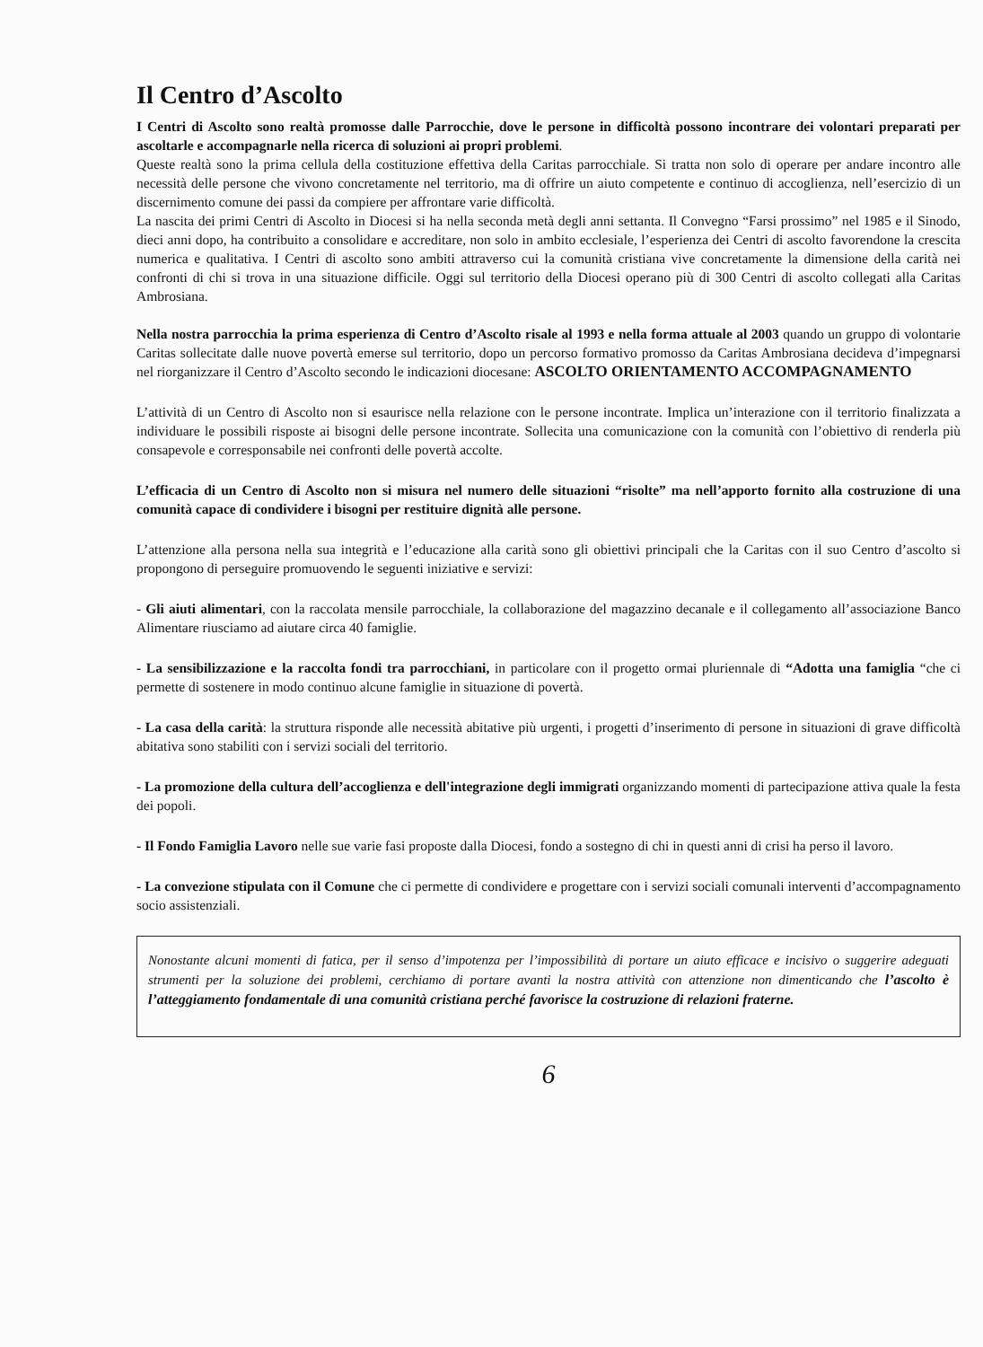Il Centro d’Ascolto
I Centri di Ascolto sono realtà promosse dalle Parrocchie, dove le persone in difficoltà possono incontrare dei volontari preparati per ascoltarle e accompagnarle nella ricerca di soluzioni ai propri problemi.
Queste realtà sono la prima cellula della costituzione effettiva della Caritas parrocchiale. Si tratta non solo di operare per andare incontro alle necessità delle persone che vivono concretamente nel territorio, ma di offrire un aiuto competente e continuo di accoglienza, nell’esercizio di un discernimento comune dei passi da compiere per affrontare varie difficoltà.
La nascita dei primi Centri di Ascolto in Diocesi si ha nella seconda metà degli anni settanta. Il Convegno “Farsi prossimo” nel 1985 e il Sinodo, dieci anni dopo, ha contribuito a consolidare e accreditare, non solo in ambito ecclesiale, l’esperienza dei Centri di ascolto favorendone la crescita numerica e qualitativa. I Centri di ascolto sono ambiti attraverso cui la comunità cristiana vive concretamente la dimensione della carità nei confronti di chi si trova in una situazione difficile. Oggi sul territorio della Diocesi operano più di 300 Centri di ascolto collegati alla Caritas Ambrosiana.
Nella nostra parrocchia la prima esperienza di Centro d’Ascolto risale al 1993 e nella forma attuale al 2003 quando un gruppo di volontarie Caritas sollecitate dalle nuove povertà emerse sul territorio, dopo un percorso formativo promosso da Caritas Ambrosiana decideva d’impegnarsi nel riorganizzare il Centro d’Ascolto secondo le indicazioni diocesane: ASCOLTO ORIENTAMENTO ACCOMPAGNAMENTO
L’attività di un Centro di Ascolto non si esaurisce nella relazione con le persone incontrate. Implica un’interazione con il territorio finalizzata a individuare le possibili risposte ai bisogni delle persone incontrate. Sollecita una comunicazione con la comunità con l’obiettivo di renderla più consapevole e corresponsabile nei confronti delle povertà accolte.
L’efficacia di un Centro di Ascolto non si misura nel numero delle situazioni “risolte” ma nell’apporto fornito alla costruzione di una comunità capace di condividere i bisogni per restituire dignità alle persone.
L’attenzione alla persona nella sua integrità e l’educazione alla carità sono gli obiettivi principali che la Caritas con il suo Centro d’ascolto si propongono di perseguire promuovendo le seguenti iniziative e servizi:
- Gli aiuti alimentari, con la raccolata mensile parrocchiale, la collaborazione del magazzino decanale e il collegamento all’associazione Banco Alimentare riusciamo ad aiutare circa 40 famiglie.
- La sensibilizzazione e la raccolta fondi tra parrocchiani, in particolare con il progetto ormai pluriennale di “Adotta una famiglia “che ci permette di sostenere in modo continuo alcune famiglie in situazione di povertà.
- La casa della carità: la struttura risponde alle necessità abitative più urgenti, i progetti d’inserimento di persone in situazioni di grave difficoltà abitativa sono stabiliti con i servizi sociali del territorio.
- La promozione della cultura dell’accoglienza e dell'integrazione degli immigrati organizzando momenti di partecipazione attiva quale la festa dei popoli.
- Il Fondo Famiglia Lavoro nelle sue varie fasi proposte dalla Diocesi, fondo a sostegno di chi in questi anni di crisi ha perso il lavoro.
- La convezione stipulata con il Comune che ci permette di condividere e progettare con i servizi sociali comunali interventi d’accompagnamento socio assistenziali.
Nonostante alcuni momenti di fatica, per il senso d’impotenza per l’impossibilità di portare un aiuto efficace e incisivo o suggerire adeguati strumenti per la soluzione dei problemi, cerchiamo di portare avanti la nostra attività con attenzione non dimenticando che l’ascolto è l’atteggiamento fondamentale di una comunità cristiana perché favorisce la costruzione di relazioni fraterne.
6